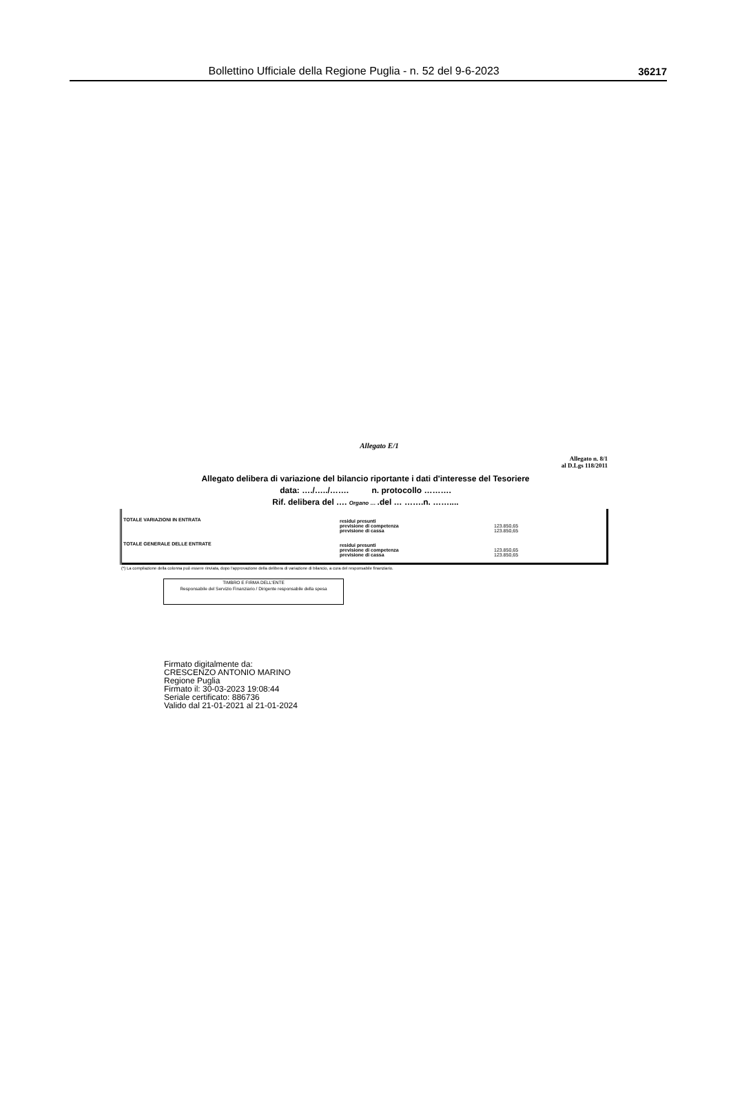Bollettino Ufficiale della Regione Puglia - n. 52 del 9-6-2023 36217
Allegato E/1
Allegato n. 8/1
al D.Lgs 118/2011
Allegato delibera di variazione del bilancio riportante i dati d'interesse del Tesoriere
data: …./…../……. n. protocollo ……….
Rif. delibera del …. Organo … .del … …….n. ……....
| TOTALE VARIAZIONI IN ENTRATA | residui presunti previsione di competenza previsione di cassa | 123.850,65 123.850,65 |
| TOTALE GENERALE DELLE ENTRATE | residui presunti previsione di competenza previsione di cassa | 123.850,65 123.850,65 |
(*) La compilazione della colonna può essere rinviata, dopo l'approvazione della delibera di variazione di bilancio, a cura del responsabile finanziario.
TIMBRO E FIRMA DELL'ENTE
Responsabile del Servizio Finanziario / Dirigente responsabile della spesa
Firmato digitalmente da:
CRESCENZO ANTONIO MARINO
Regione Puglia
Firmato il: 30-03-2023 19:08:44
Seriale certificato: 886736
Valido dal 21-01-2021 al 21-01-2024